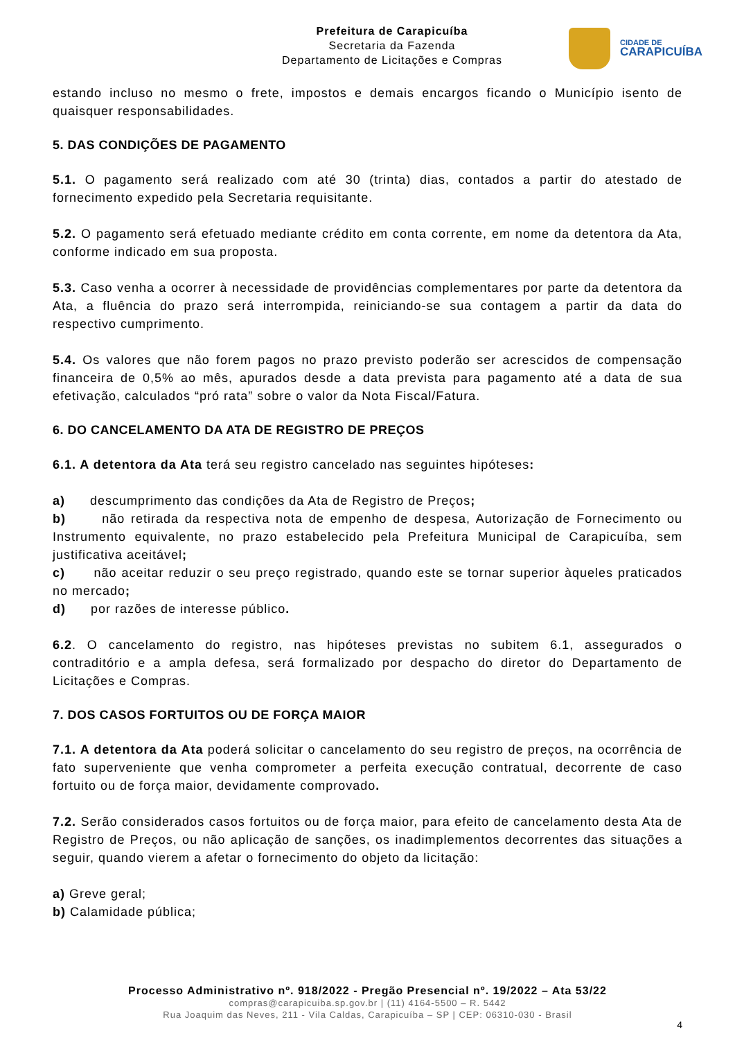Prefeitura de Carapicuíba
Secretaria da Fazenda
Departamento de Licitações e Compras
CIDADE DE
CARAPICUÍBA
estando incluso no mesmo o frete, impostos e demais encargos ficando o Município isento de quaisquer responsabilidades.
5. DAS CONDIÇÕES DE PAGAMENTO
5.1. O pagamento será realizado com até 30 (trinta) dias, contados a partir do atestado de fornecimento expedido pela Secretaria requisitante.
5.2. O pagamento será efetuado mediante crédito em conta corrente, em nome da detentora da Ata, conforme indicado em sua proposta.
5.3. Caso venha a ocorrer à necessidade de providências complementares por parte da detentora da Ata, a fluência do prazo será interrompida, reiniciando-se sua contagem a partir da data do respectivo cumprimento.
5.4. Os valores que não forem pagos no prazo previsto poderão ser acrescidos de compensação financeira de 0,5% ao mês, apurados desde a data prevista para pagamento até a data de sua efetivação, calculados “pró rata” sobre o valor da Nota Fiscal/Fatura.
6. DO CANCELAMENTO DA ATA DE REGISTRO DE PREÇOS
6.1. A detentora da Ata terá seu registro cancelado nas seguintes hipóteses:
a) descumprimento das condições da Ata de Registro de Preços;
b) não retirada da respectiva nota de empenho de despesa, Autorização de Fornecimento ou Instrumento equivalente, no prazo estabelecido pela Prefeitura Municipal de Carapicuíba, sem justificativa aceitável;
c) não aceitar reduzir o seu preço registrado, quando este se tornar superior àqueles praticados no mercado;
d) por razões de interesse público.
6.2. O cancelamento do registro, nas hipóteses previstas no subitem 6.1, assegurados o contraditório e a ampla defesa, será formalizado por despacho do diretor do Departamento de Licitações e Compras.
7. DOS CASOS FORTUITOS OU DE FORÇA MAIOR
7.1. A detentora da Ata poderá solicitar o cancelamento do seu registro de preços, na ocorrência de fato superveniente que venha comprometer a perfeita execução contratual, decorrente de caso fortuito ou de força maior, devidamente comprovado.
7.2. Serão considerados casos fortuitos ou de força maior, para efeito de cancelamento desta Ata de Registro de Preços, ou não aplicação de sanções, os inadimplementos decorrentes das situações a seguir, quando vierem a afetar o fornecimento do objeto da licitação:
a) Greve geral;
b) Calamidade pública;
Processo Administrativo nº. 918/2022 - Pregão Presencial nº. 19/2022 – Ata 53/22
compras@carapicuiba.sp.gov.br | (11) 4164-5500 – R. 5442
Rua Joaquim das Neves, 211 - Vila Caldas, Carapicuíba – SP | CEP: 06310-030 - Brasil
4